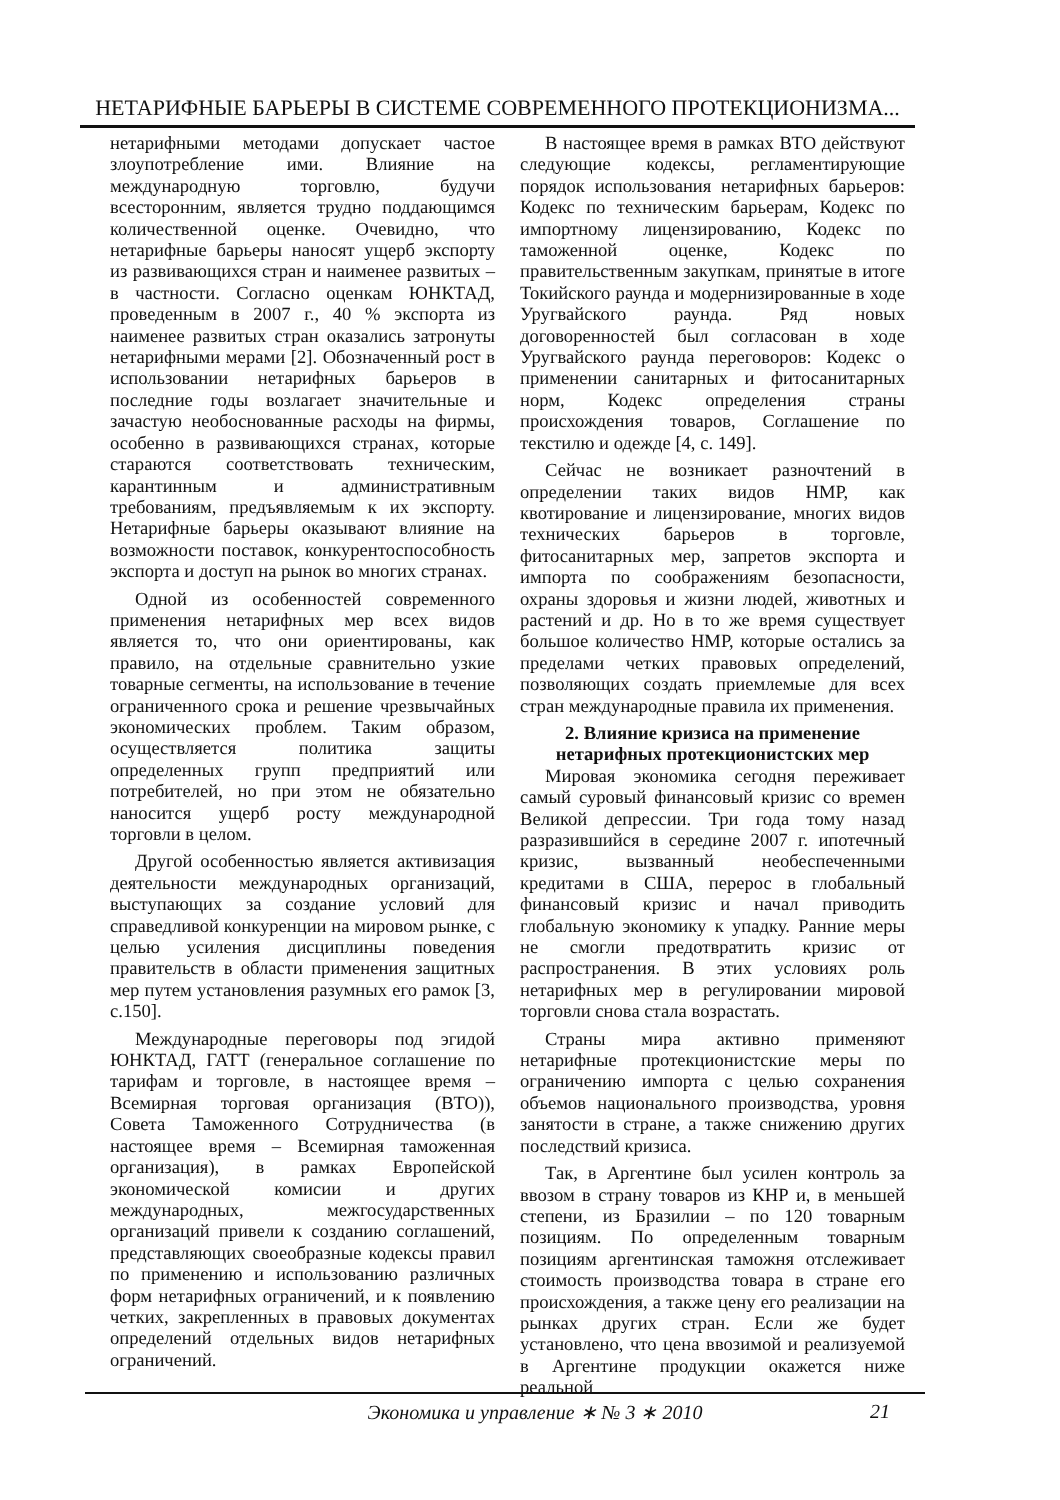НЕТАРИФНЫЕ БАРЬЕРЫ В СИСТЕМЕ СОВРЕМЕННОГО ПРОТЕКЦИОНИЗМА...
нетарифными методами допускает частое злоупотребление ими. Влияние на международную торговлю, будучи всесторонним, является трудно поддающимся количественной оценке. Очевидно, что нетарифные барьеры наносят ущерб экспорту из развивающихся стран и наименее развитых – в частности. Согласно оценкам ЮНКТАД, проведенным в 2007 г., 40 % экспорта из наименее развитых стран оказались затронуты нетарифными мерами [2]. Обозначенный рост в использовании нетарифных барьеров в последние годы возлагает значительные и зачастую необоснованные расходы на фирмы, особенно в развивающихся странах, которые стараются соответствовать техническим, карантинным и административным требованиям, предъявляемым к их экспорту. Нетарифные барьеры оказывают влияние на возможности поставок, конкурентоспособность экспорта и доступ на рынок во многих странах.
Одной из особенностей современного применения нетарифных мер всех видов является то, что они ориентированы, как правило, на отдельные сравнительно узкие товарные сегменты, на использование в течение ограниченного срока и решение чрезвычайных экономических проблем. Таким образом, осуществляется политика защиты определенных групп предприятий или потребителей, но при этом не обязательно наносится ущерб росту международной торговли в целом.
Другой особенностью является активизация деятельности международных организаций, выступающих за создание условий для справедливой конкуренции на мировом рынке, с целью усиления дисциплины поведения правительств в области применения защитных мер путем установления разумных его рамок [3, с.150].
Международные переговоры под эгидой ЮНКТАД, ГАТТ (генеральное соглашение по тарифам и торговле, в настоящее время – Всемирная торговая организация (ВТО)), Совета Таможенного Сотрудничества (в настоящее время – Всемирная таможенная организация), в рамках Европейской экономической комисии и других международных, межгосударственных организаций привели к созданию соглашений, представляющих своеобразные кодексы правил по применению и использованию различных форм нетарифных ограничений, и к появлению четких, закрепленных в правовых документах определений отдельных видов нетарифных ограничений.
В настоящее время в рамках ВТО действуют следующие кодексы, регламентирующие порядок использования нетарифных барьеров: Кодекс по техническим барьерам, Кодекс по импортному лицензированию, Кодекс по таможенной оценке, Кодекс по правительственным закупкам, принятые в итоге Токийского раунда и модернизированные в ходе Уругвайского раунда. Ряд новых договоренностей был согласован в ходе Уругвайского раунда переговоров: Кодекс о применении санитарных и фитосанитарных норм, Кодекс определения страны происхождения товаров, Соглашение по текстилю и одежде [4, с. 149].
Сейчас не возникает разночтений в определении таких видов НМР, как квотирование и лицензирование, многих видов технических барьеров в торговле, фитосанитарных мер, запретов экспорта и импорта по соображениям безопасности, охраны здоровья и жизни людей, животных и растений и др. Но в то же время существует большое количество НМР, которые остались за пределами четких правовых определений, позволяющих создать приемлемые для всех стран международные правила их применения.
2. Влияние кризиса на применение нетарифных протекционистских мер
Мировая экономика сегодня переживает самый суровый финансовый кризис со времен Великой депрессии. Три года тому назад разразившийся в середине 2007 г. ипотечный кризис, вызванный необеспеченными кредитами в США, перерос в глобальный финансовый кризис и начал приводить глобальную экономику к упадку. Ранние меры не смогли предотвратить кризис от распространения. В этих условиях роль нетарифных мер в регулировании мировой торговли снова стала возрастать.
Страны мира активно применяют нетарифные протекционистские меры по ограничению импорта с целью сохранения объемов национального производства, уровня занятости в стране, а также снижению других последствий кризиса.
Так, в Аргентине был усилен контроль за ввозом в страну товаров из КНР и, в меньшей степени, из Бразилии – по 120 товарным позициям. По определенным товарным позициям аргентинская таможня отслеживает стоимость производства товара в стране его происхождения, а также цену его реализации на рынках других стран. Если же будет установлено, что цена ввозимой и реализуемой в Аргентине продукции окажется ниже реальной
Экономика и управление ∗ № 3 ∗ 2010
21